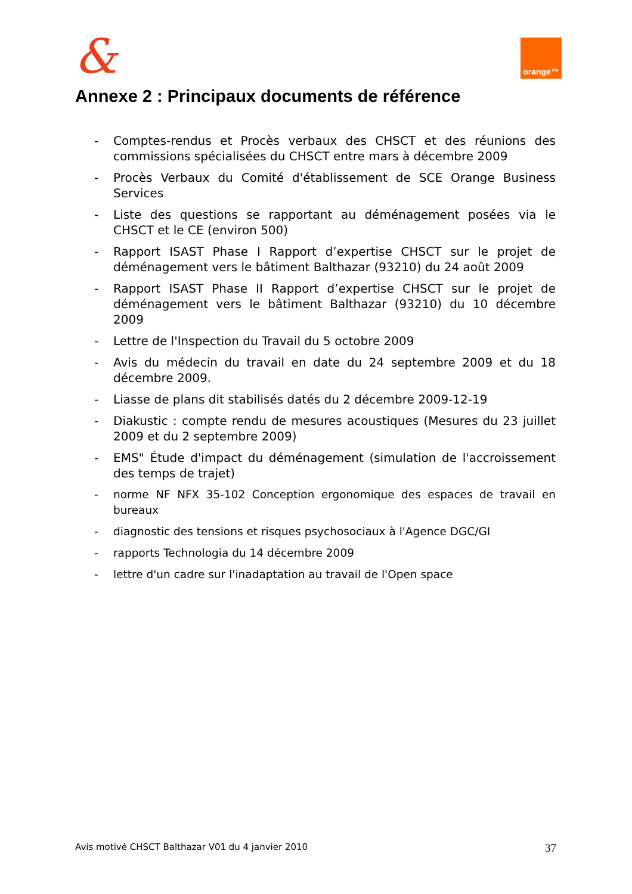& orange™
Annexe 2 : Principaux documents de référence
- Comptes-rendus et Procès verbaux des CHSCT et des réunions des commissions spécialisées du CHSCT entre mars à décembre 2009
- Procès Verbaux du Comité d'établissement de SCE Orange Business Services
- Liste des questions se rapportant au déménagement posées via le CHSCT et le CE (environ 500)
- Rapport ISAST Phase I Rapport d’expertise CHSCT sur le projet de déménagement vers le bâtiment Balthazar (93210) du 24 août 2009
- Rapport ISAST Phase II Rapport d’expertise CHSCT sur le projet de déménagement vers le bâtiment Balthazar (93210) du 10 décembre 2009
- Lettre de l'Inspection du Travail du 5 octobre 2009
- Avis du médecin du travail en date du 24 septembre 2009 et du 18 décembre 2009.
- Liasse de plans dit stabilisés datés du 2 décembre 2009-12-19
- Diakustic : compte rendu de mesures acoustiques (Mesures du 23 juillet 2009 et du 2 septembre 2009)
- EMS" Étude d'impact du déménagement (simulation de l'accroissement des temps de trajet)
- norme NF NFX 35-102 Conception ergonomique des espaces de travail en bureaux
- diagnostic des tensions et risques psychosociaux à l'Agence DGC/GI
- rapports Technologia du 14 décembre 2009
- lettre d'un cadre sur l'inadaptation au travail de l'Open space
Avis motivé CHSCT Balthazar V01 du 4 janvier 2010 37